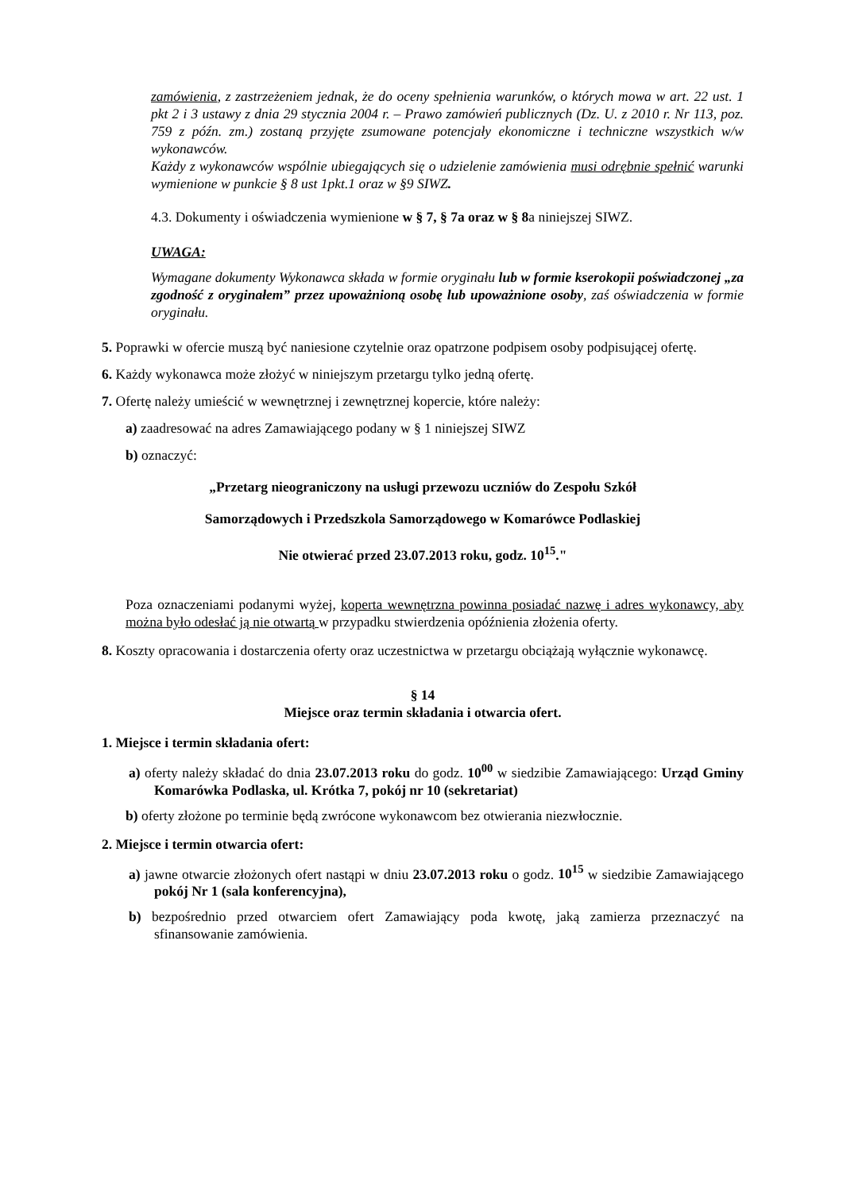zamówienia, z zastrzeżeniem jednak, że do oceny spełnienia warunków, o których mowa w art. 22 ust. 1 pkt 2 i 3 ustawy z dnia 29 stycznia 2004 r. – Prawo zamówień publicznych (Dz. U. z 2010 r. Nr 113, poz. 759 z późn. zm.) zostaną przyjęte zsumowane potencjały ekonomiczne i techniczne wszystkich w/w wykonawców.
Każdy z wykonawców wspólnie ubiegających się o udzielenie zamówienia musi odrębnie spełnić warunki wymienione w punkcie § 8 ust 1pkt.1 oraz w §9 SIWZ.
4.3. Dokumenty i oświadczenia wymienione w § 7, § 7a oraz w § 8a niniejszej SIWZ.
UWAGA:
Wymagane dokumenty Wykonawca składa w formie oryginału lub w formie kserokopii poświadczonej „za zgodność z oryginałem” przez upoważnioną osobę lub upoważnione osoby, zaś oświadczenia w formie oryginału.
5. Poprawki w ofercie muszą być naniesione czytelnie oraz opatrzone podpisem osoby podpisującej ofertę.
6. Każdy wykonawca może złożyć w niniejszym przetargu tylko jedną ofertę.
7. Ofertę należy umieścić w wewnętrznej i zewnętrznej kopercie, które należy:
a) zaadresować na adres Zamawiającego podany w § 1 niniejszej SIWZ
b) oznaczyć:
„Przetarg nieograniczony na usługi przewozu uczniów do Zespołu Szkół
Samorządowych i Przedszkola Samorządowego w Komarówce Podlaskiej
Nie otwierać przed 23.07.2013 roku, godz. 10<sup>15</sup>."
Poza oznaczeniami podanymi wyżej, koperta wewnętrzna powinna posiadać nazwę i adres wykonawcy, aby można było odesłać ją nie otwartą w przypadku stwierdzenia opóźnienia złożenia oferty.
8. Koszty opracowania i dostarczenia oferty oraz uczestnictwa w przetargu obciążają wyłącznie wykonawcę.
§ 14
Miejsce oraz termin składania i otwarcia ofert.
1. Miejsce i termin składania ofert:
a) oferty należy składać do dnia 23.07.2013 roku do godz. 10<sup>00</sup> w siedzibie Zamawiającego: Urząd Gminy Komarówka Podlaska, ul. Krótka 7, pokój nr 10 (sekretariat)
b) oferty złożone po terminie będą zwrócone wykonawcom bez otwierania niezwłocznie.
2. Miejsce i termin otwarcia ofert:
a) jawne otwarcie złożonych ofert nastąpi w dniu 23.07.2013 roku o godz. 10<sup>15</sup> w siedzibie Zamawiającego pokój Nr 1 (sala konferencyjna),
b) bezpośrednio przed otwarciem ofert Zamawiający poda kwotę, jaką zamierza przeznaczyć na sfinansowanie zamówienia.